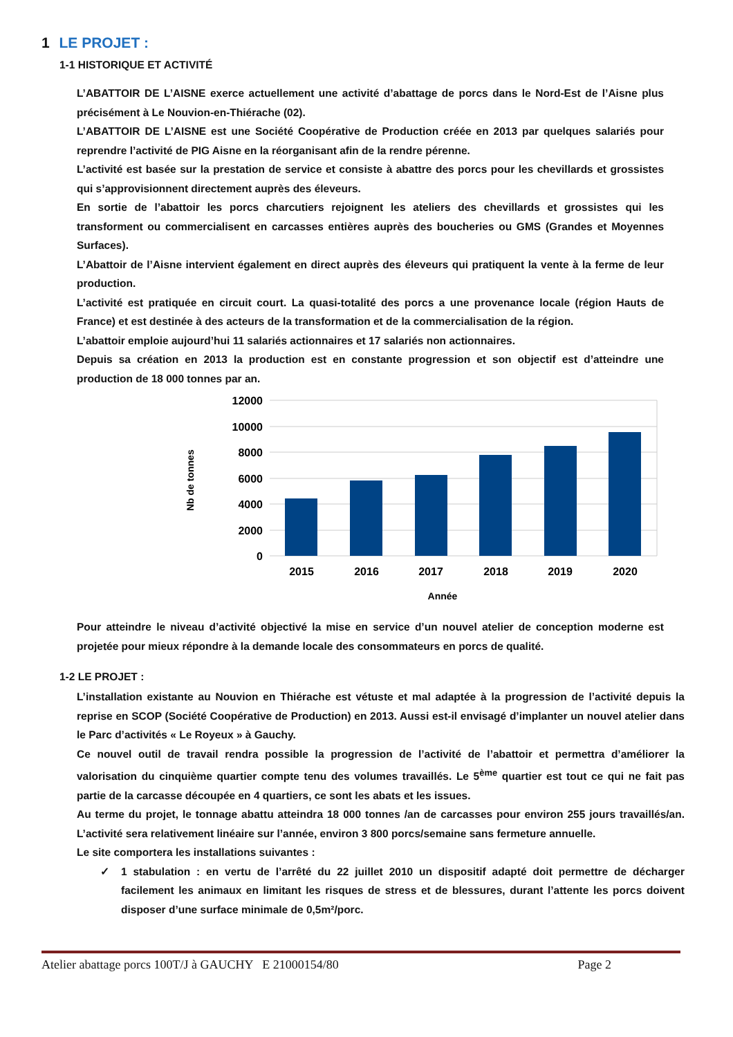1 LE PROJET :
1-1 HISTORIQUE ET ACTIVITÉ
L’ABATTOIR DE L’AISNE exerce actuellement une activité d’abattage de porcs dans le Nord-Est de l’Aisne plus précisément à Le Nouvion-en-Thiérache (02).
L’ABATTOIR DE L’AISNE est une Société Coopérative de Production créée en 2013 par quelques salariés pour reprendre l’activité de PIG Aisne en la réorganisant afin de la rendre pérenne.
L’activité est basée sur la prestation de service et consiste à abattre des porcs pour les chevillards et grossistes qui s’approvisionnent directement auprès des éleveurs.
En sortie de l’abattoir les porcs charcutiers rejoignent les ateliers des chevillards et grossistes qui les transforment ou commercialisent en carcasses entières auprès des boucheries ou GMS (Grandes et Moyennes Surfaces).
L’Abattoir de l’Aisne intervient également en direct auprès des éleveurs qui pratiquent la vente à la ferme de leur production.
L’activité est pratiquée en circuit court. La quasi-totalité des porcs a une provenance locale (région Hauts de France) et est destinée à des acteurs de la transformation et de la commercialisation de la région.
L’abattoir emploie aujourd’hui 11 salariés actionnaires et 17 salariés non actionnaires.
Depuis sa création en 2013 la production est en constante progression et son objectif est d’atteindre une production de 18 000 tonnes par an.
12000
10000
8000
6000
4000
2000
0
2015
2016
2017
2018
2019
2020
Année
Nb de tonnes
Pour atteindre le niveau d’activité objectivé la mise en service d’un nouvel atelier de conception moderne est projetée pour mieux répondre à la demande locale des consommateurs en porcs de qualité.
1-2 LE PROJET :
L’installation existante au Nouvion en Thiérache est vétuste et mal adaptée à la progression de l’activité depuis la reprise en SCOP (Société Coopérative de Production) en 2013. Aussi est-il envisagé d’implanter un nouvel atelier dans le Parc d’activités « Le Royeux » à Gauchy.
Ce nouvel outil de travail rendra possible la progression de l’activité de l’abattoir et permettra d’améliorer la valorisation du cinquième quartier compte tenu des volumes travaillés. Le 5<sup>ème</sup> quartier est tout ce qui ne fait pas partie de la carcasse découpée en 4 quartiers, ce sont les abats et les issues.
Au terme du projet, le tonnage abattu atteindra 18 000 tonnes /an de carcasses pour environ 255 jours travaillés/an. L’activité sera relativement linéaire sur l’année, environ 3 800 porcs/semaine sans fermeture annuelle.
Le site comportera les installations suivantes :
✓ 1 stabulation : en vertu de l’arrêté du 22 juillet 2010 un dispositif adapté doit permettre de décharger facilement les animaux en limitant les risques de stress et de blessures, durant l’attente les porcs doivent disposer d’une surface minimale de 0,5m²/porc.
Atelier abattage porcs 100T/J à GAUCHY E 21000154/80 Page 2